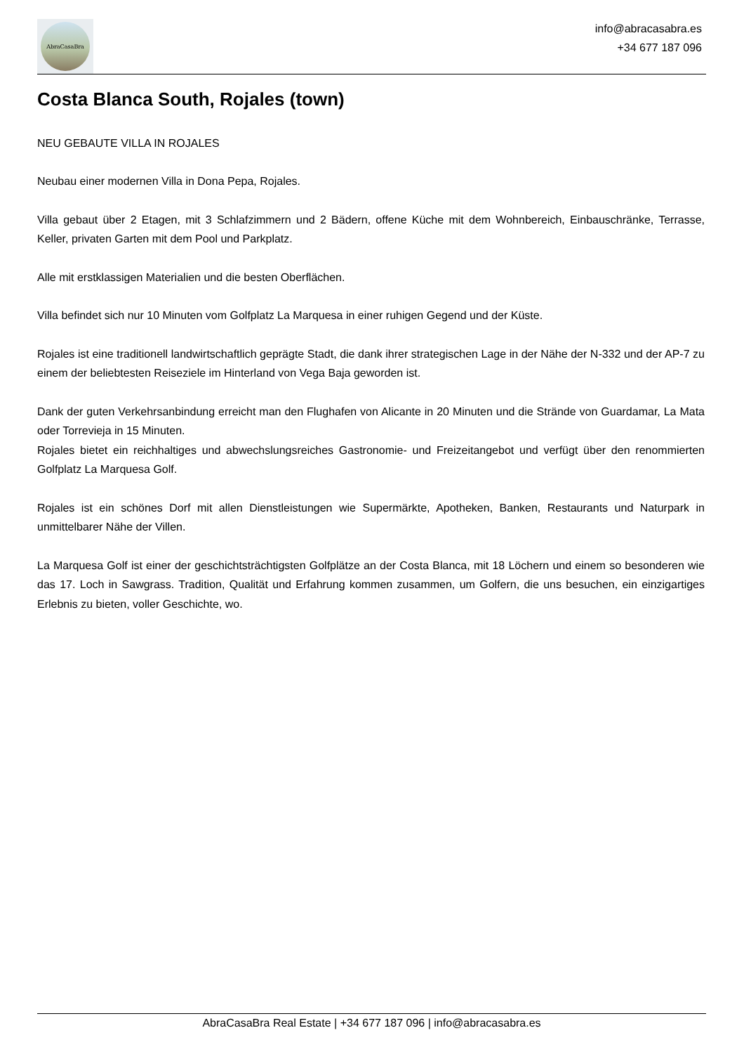AbraCasaBra
info@abracasabra.es
+34 677 187 096
Costa Blanca South, Rojales (town)
NEU GEBAUTE VILLA IN ROJALES
Neubau einer modernen Villa in Dona Pepa, Rojales.
Villa gebaut über 2 Etagen, mit 3 Schlafzimmern und 2 Bädern, offene Küche mit dem Wohnbereich, Einbauschränke, Terrasse, Keller, privaten Garten mit dem Pool und Parkplatz.
Alle mit erstklassigen Materialien und die besten Oberflächen.
Villa befindet sich nur 10 Minuten vom Golfplatz La Marquesa in einer ruhigen Gegend und der Küste.
Rojales ist eine traditionell landwirtschaftlich geprägte Stadt, die dank ihrer strategischen Lage in der Nähe der N-332 und der AP-7 zu einem der beliebtesten Reiseziele im Hinterland von Vega Baja geworden ist.
Dank der guten Verkehrsanbindung erreicht man den Flughafen von Alicante in 20 Minuten und die Strände von Guardamar, La Mata oder Torrevieja in 15 Minuten.
Rojales bietet ein reichhaltiges und abwechslungsreiches Gastronomie- und Freizeitangebot und verfügt über den renommierten Golfplatz La Marquesa Golf.
Rojales ist ein schönes Dorf mit allen Dienstleistungen wie Supermärkte, Apotheken, Banken, Restaurants und Naturpark in unmittelbarer Nähe der Villen.
La Marquesa Golf ist einer der geschichtsträchtigsten Golfplätze an der Costa Blanca, mit 18 Löchern und einem so besonderen wie das 17. Loch in Sawgrass. Tradition, Qualität und Erfahrung kommen zusammen, um Golfern, die uns besuchen, ein einzigartiges Erlebnis zu bieten, voller Geschichte, wo.
AbraCasaBra Real Estate | +34 677 187 096 | info@abracasabra.es